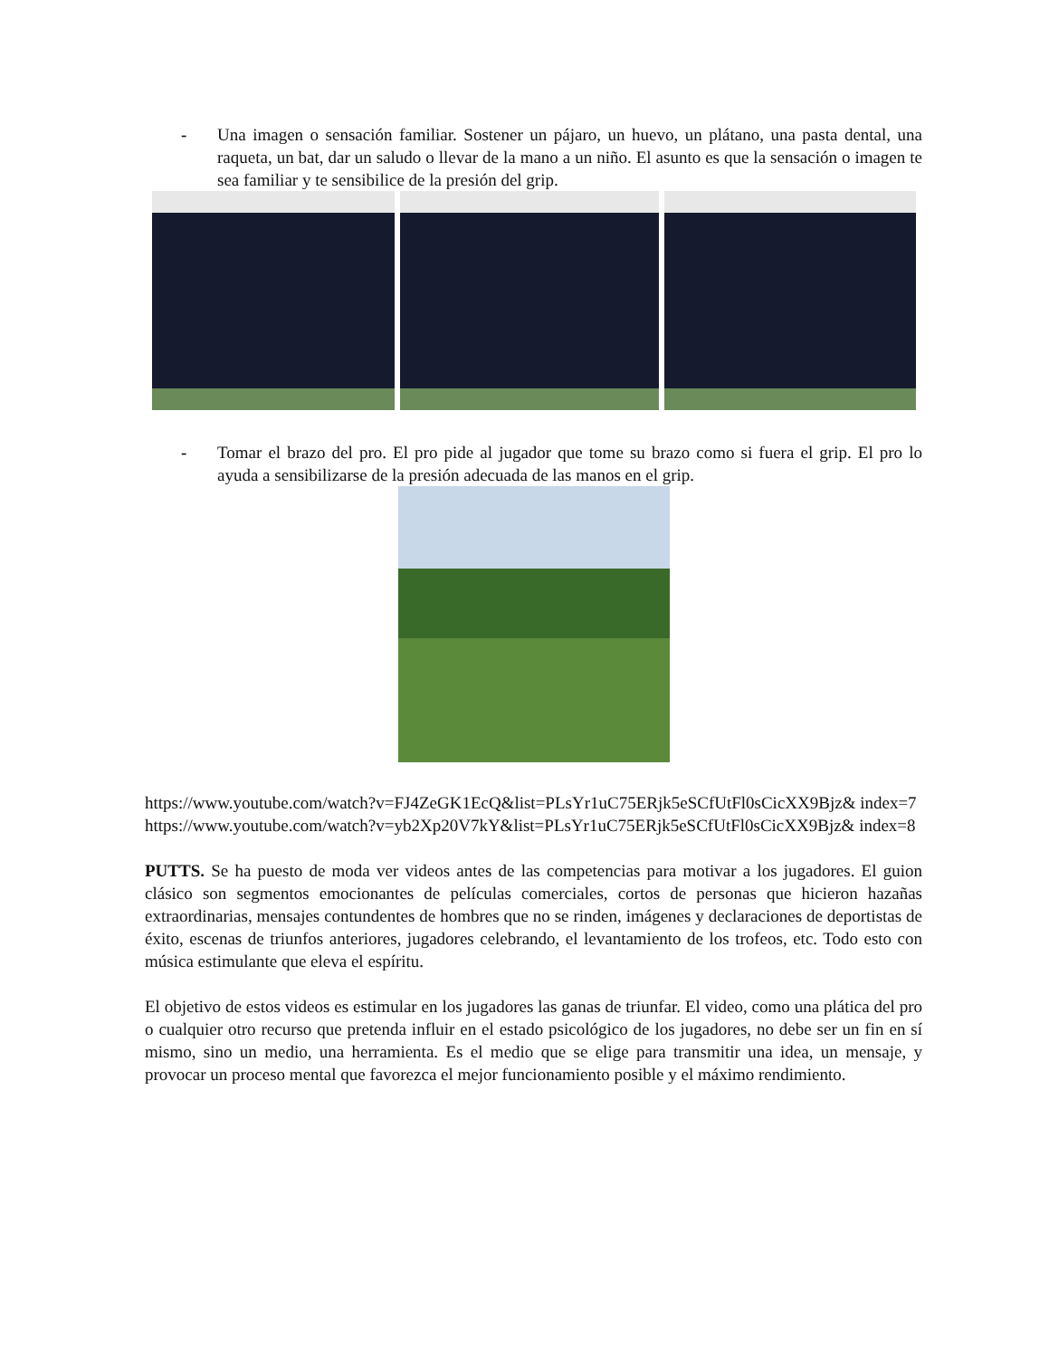- Una imagen o sensación familiar. Sostener un pájaro, un huevo, un plátano, una pasta dental, una raqueta, un bat, dar un saludo o llevar de la mano a un niño. El asunto es que la sensación o imagen te sea familiar y te sensibilice de la presión del grip.
- Tomar el brazo del pro. El pro pide al jugador que tome su brazo como si fuera el grip. El pro lo ayuda a sensibilizarse de la presión adecuada de las manos en el grip.
https://www.youtube.com/watch?v=FJ4ZeGK1EcQ&list=PLsYr1uC75ERjk5eSCfUtFl0sCicXX9Bjz& index=7
https://www.youtube.com/watch?v=yb2Xp20V7kY&list=PLsYr1uC75ERjk5eSCfUtFl0sCicXX9Bjz& index=8
PUTTS. Se ha puesto de moda ver videos antes de las competencias para motivar a los jugadores. El guion clásico son segmentos emocionantes de películas comerciales, cortos de personas que hicieron hazañas extraordinarias, mensajes contundentes de hombres que no se rinden, imágenes y declaraciones de deportistas de éxito, escenas de triunfos anteriores, jugadores celebrando, el levantamiento de los trofeos, etc. Todo esto con música estimulante que eleva el espíritu.
El objetivo de estos videos es estimular en los jugadores las ganas de triunfar. El video, como una plática del pro o cualquier otro recurso que pretenda influir en el estado psicológico de los jugadores, no debe ser un fin en sí mismo, sino un medio, una herramienta. Es el medio que se elige para transmitir una idea, un mensaje, y provocar un proceso mental que favorezca el mejor funcionamiento posible y el máximo rendimiento.